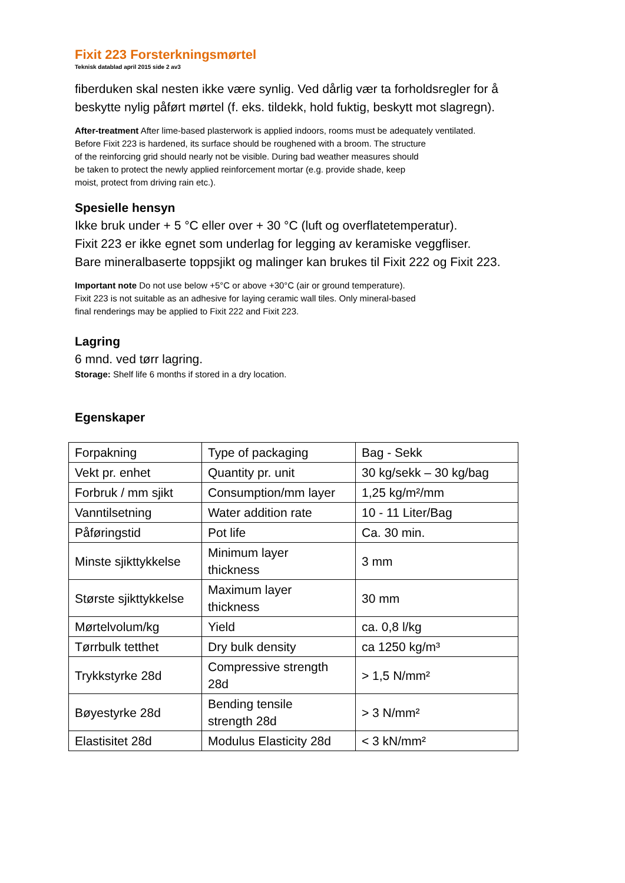Fixit 223 Forsterkningsmørtel
Teknisk datablad april 2015 side 2 av3
fiberduken skal nesten ikke være synlig. Ved dårlig vær ta forholdsregler for å
beskytte nylig påført mørtel (f. eks. tildekk, hold fuktig, beskytt mot slagregn).
After-treatment After lime-based plasterwork is applied indoors, rooms must be adequately ventilated.
Before Fixit 223 is hardened, its surface should be roughened with a broom. The structure
of the reinforcing grid should nearly not be visible. During bad weather measures should
be taken to protect the newly applied reinforcement mortar (e.g. provide shade, keep
moist, protect from driving rain etc.).
Spesielle hensyn
Ikke bruk under + 5 °C eller over + 30 °C (luft og overflatetemperatur).
Fixit 223 er ikke egnet som underlag for legging av keramiske veggfliser.
Bare mineralbaserte toppsjikt og malinger kan brukes til Fixit 222 og Fixit 223.
Important note Do not use below +5°C or above +30°C (air or ground temperature).
Fixit 223 is not suitable as an adhesive for laying ceramic wall tiles. Only mineral-based
final renderings may be applied to Fixit 222 and Fixit 223.
Lagring
6 mnd. ved tørr lagring.
Storage: Shelf life 6 months if stored in a dry location.
Egenskaper
| Forpakning | Type of packaging | Bag - Sekk |
| Vekt pr. enhet | Quantity pr. unit | 30 kg/sekk – 30 kg/bag |
| Forbruk / mm sjikt | Consumption/mm layer | 1,25 kg/m²/mm |
| Vanntilsetning | Water addition rate | 10 - 11 Liter/Bag |
| Påføringstid | Pot life | Ca. 30 min. |
| Minste sjikttykkelse | Minimum layer thickness | 3 mm |
| Største sjikttykkelse | Maximum layer thickness | 30 mm |
| Mørtelvolum/kg | Yield | ca. 0,8 l/kg |
| Tørrbulk tetthet | Dry bulk density | ca 1250 kg/m³ |
| Trykkstyrke 28d | Compressive strength 28d | > 1,5 N/mm² |
| Bøyestyrke 28d | Bending tensile strength 28d | > 3 N/mm² |
| Elastisitet 28d | Modulus Elasticity 28d | < 3 kN/mm² |